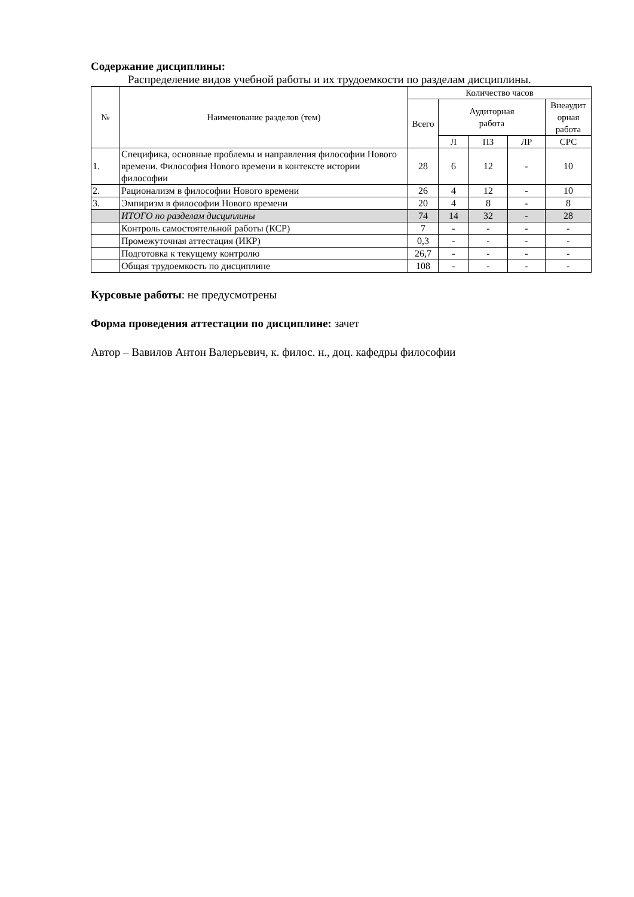Содержание дисциплины:
Распределение видов учебной работы и их трудоемкости по разделам дисциплины.
| № | Наименование разделов (тем) | Количество часов | | | | |
| --- | --- | --- | --- | --- | --- | --- |
| | | Всего | Аудиторная работа | | | Внеаудит орная работа |
| | | | Л | ПЗ | ЛР | СРС |
| 1. | Специфика, основные проблемы и направления философии Нового времени. Философия Нового времени в контексте истории философии | 28 | 6 | 12 | - | 10 |
| 2. | Рационализм в философии Нового времени | 26 | 4 | 12 | - | 10 |
| 3. | Эмпиризм в философии Нового времени | 20 | 4 | 8 | - | 8 |
| | ИТОГО по разделам дисциплины | 74 | 14 | 32 | - | 28 |
| | Контроль самостоятельной работы (КСР) | 7 | - | - | - | - |
| | Промежуточная аттестация (ИКР) | 0,3 | - | - | - | - |
| | Подготовка к текущему контролю | 26,7 | - | - | - | - |
| | Общая трудоемкость по дисциплине | 108 | - | - | - | - |
Курсовые работы: не предусмотрены
Форма проведения аттестации по дисциплине: зачет
Автор – Вавилов Антон Валерьевич, к. филос. н., доц. кафедры философии